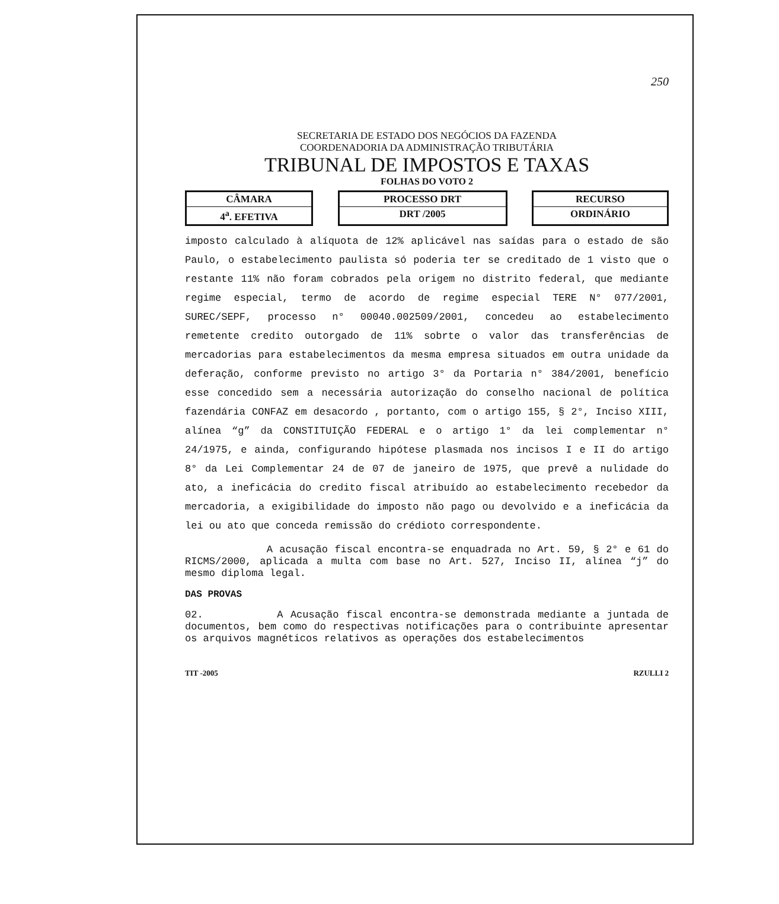250
SECRETARIA DE ESTADO DOS NEGÓCIOS DA FAZENDA
COORDENADORIA DA ADMINISTRAÇÃO TRIBUTÁRIA
TRIBUNAL DE IMPOSTOS E TAXAS
FOLHAS DO VOTO 2
CÂMARA
4<sup>a</sup>. EFETIVA
PROCESSO DRT
DRT /2005
RECURSO
ORDINÁRIO
imposto calculado à alíquota de 12% aplicável nas saídas para o estado de são Paulo, o estabelecimento paulista só poderia ter se creditado de 1 visto que o restante 11% não foram cobrados pela origem no distrito federal, que mediante regime especial, termo de acordo de regime especial TERE N° 077/2001, SUREC/SEPF, processo n° 00040.002509/2001, concedeu ao estabelecimento remetente credito outorgado de 11% sobrte o valor das transferências de mercadorias para estabelecimentos da mesma empresa situados em outra unidade da deferação, conforme previsto no artigo 3° da Portaria n° 384/2001, benefício esse concedido sem a necessária autorização do conselho nacional de política fazendária CONFAZ em desacordo , portanto, com o artigo 155, § 2°, Inciso XIII, alínea “g” da CONSTITUIÇÃO FEDERAL e o artigo 1° da lei complementar n° 24/1975, e ainda, configurando hipótese plasmada nos incisos I e II do artigo 8° da Lei Complementar 24 de 07 de janeiro de 1975, que prevê a nulidade do ato, a ineficácia do credito fiscal atribuído ao estabelecimento recebedor da mercadoria, a exigibilidade do imposto não pago ou devolvido e a ineficácia da lei ou ato que conceda remissão do crédioto correspondente.
A acusação fiscal encontra-se enquadrada no Art. 59, § 2° e 61 do RICMS/2000, aplicada a multa com base no Art. 527, Inciso II, alínea “j” do mesmo diploma legal.
DAS PROVAS
02. A Acusação fiscal encontra-se demonstrada mediante a juntada de documentos, bem como do respectivas notificações para o contribuinte apresentar os arquivos magnéticos relativos as operações dos estabelecimentos
TIT -2005 RZULLI 2